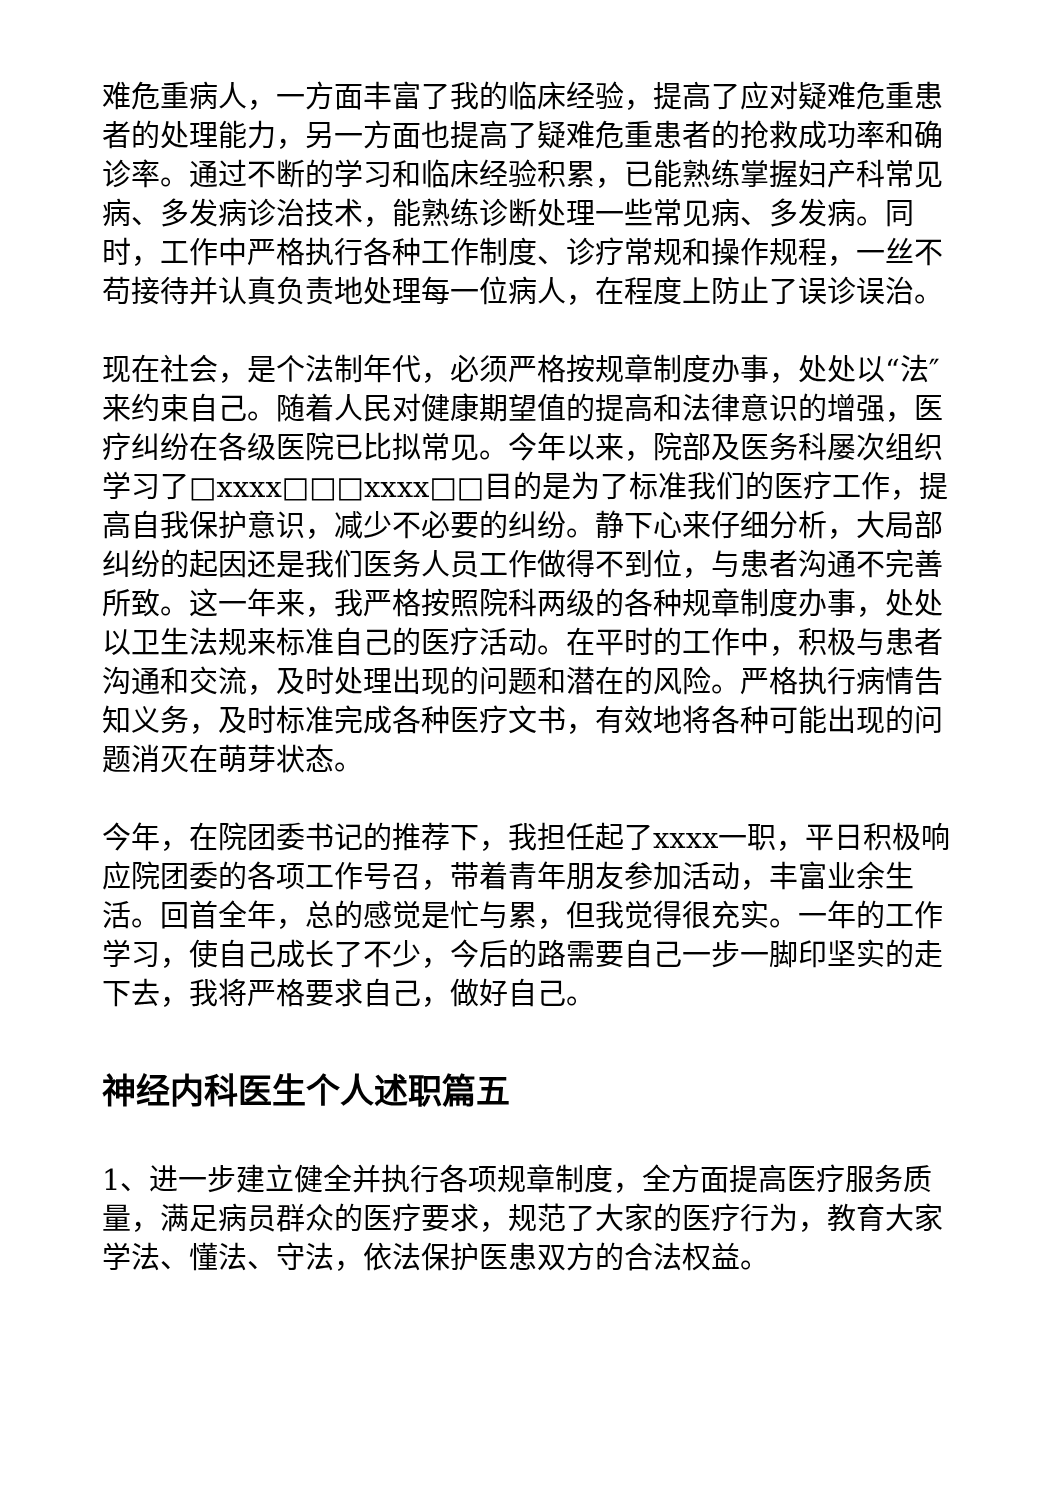难危重病人，一方面丰富了我的临床经验，提高了应对疑难危重患者的处理能力，另一方面也提高了疑难危重患者的抢救成功率和确诊率。通过不断的学习和临床经验积累，已能熟练掌握妇产科常见病、多发病诊治技术，能熟练诊断处理一些常见病、多发病。同时，工作中严格执行各种工作制度、诊疗常规和操作规程，一丝不苟接待并认真负责地处理每一位病人，在程度上防止了误诊误治。
现在社会，是个法制年代，必须严格按规章制度办事，处处以“法″来约束自己。随着人民对健康期望值的提高和法律意识的增强，医疗纠纷在各级医院已比拟常见。今年以来，院部及医务科屡次组织学习了□xxxx□□□xxxx□□目的是为了标准我们的医疗工作，提高自我保护意识，减少不必要的纠纷。静下心来仔细分析，大局部纠纷的起因还是我们医务人员工作做得不到位，与患者沟通不完善所致。这一年来，我严格按照院科两级的各种规章制度办事，处处以卫生法规来标准自己的医疗活动。在平时的工作中，积极与患者沟通和交流，及时处理出现的问题和潜在的风险。严格执行病情告知义务，及时标准完成各种医疗文书，有效地将各种可能出现的问题消灭在萌芽状态。
今年，在院团委书记的推荐下，我担任起了xxxx一职，平日积极响应院团委的各项工作号召，带着青年朋友参加活动，丰富业余生活。回首全年，总的感觉是忙与累，但我觉得很充实。一年的工作学习，使自己成长了不少，今后的路需要自己一步一脚印坚实的走下去，我将严格要求自己，做好自己。
神经内科医生个人述职篇五
1、进一步建立健全并执行各项规章制度，全方面提高医疗服务质量，满足病员群众的医疗要求，规范了大家的医疗行为，教育大家学法、懂法、守法，依法保护医患双方的合法权益。